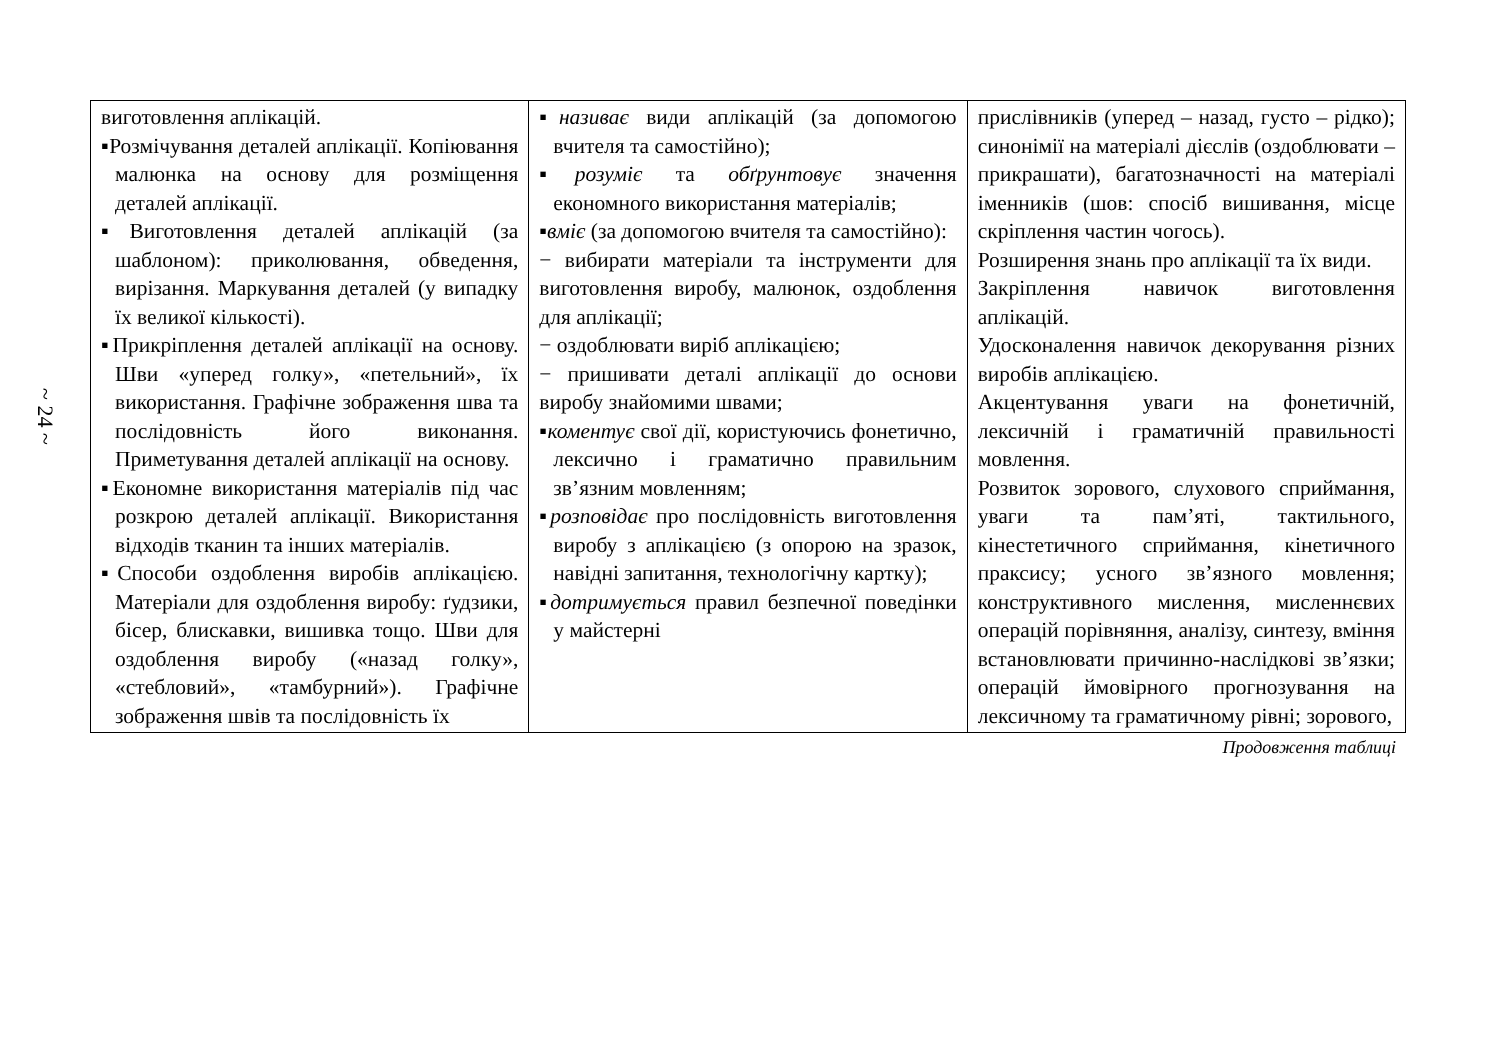~ 24 ~
| виготовлення аплікацій. ▪Розмічування деталей аплікації. Копіювання малюнка на основу для розміщення деталей аплікації. ▪Виготовлення деталей аплікацій (за шаблоном): приколювання, обведення, вирізання. Маркування деталей (у випадку їх великої кількості). ▪Прикріплення деталей аплікації на основу. Шви «уперед голку», «петельний», їх використання. Графічне зображення шва та послідовність його виконання. Приметування деталей аплікації на основу. ▪Економне використання матеріалів під час розкрою деталей аплікації. Використання відходів тканин та інших матеріалів. ▪Способи оздоблення виробів аплікацією. Матеріали для оздоблення виробу: ґудзики, бісер, блискавки, вишивка тощо. Шви для оздоблення виробу («назад голку», «стебловий», «тамбурний»). Графічне зображення швів та послідовність їх | ▪ називає види аплікацій (за допомогою вчителя та самостійно); ▪ розуміє та обґрунтовує значення економного використання матеріалів; ▪ вміє (за допомогою вчителя та самостійно): − вибирати матеріали та інструменти для виготовлення виробу, малюнок, оздоблення для аплікації; − оздоблювати виріб аплікацією; − пришивати деталі аплікації до основи виробу знайомими швами; ▪ коментує свої дії, користуючись фонетично, лексично і граматично правильним зв’язним мовленням; ▪ розповідає про послідовність виготовлення виробу з аплікацією (з опорою на зразок, навідні запитання, технологічну картку); ▪ дотримується правил безпечної поведінки у майстерні | прислівників (уперед – назад, густо – рідко); синонімії на матеріалі дієслів (оздоблювати – прикрашати), багатозначності на матеріалі іменників (шов: спосіб вишивання, місце скріплення частин чогось). Розширення знань про аплікації та їх види. Закріплення навичок виготовлення аплікацій. Удосконалення навичок декорування різних виробів аплікацією. Акцентування уваги на фонетичній, лексичній і граматичній правильності мовлення. Розвиток зорового, слухового сприймання, уваги та пам’яті, тактильного, кінестетичного сприймання, кінетичного праксису; усного зв’язного мовлення; конструктивного мислення, мисленнєвих операцій порівняння, аналізу, синтезу, вміння встановлювати причинно-наслідкові зв’язки; операцій ймовірного прогнозування на лексичному та граматичному рівні; зорового, |
Продовження таблиці